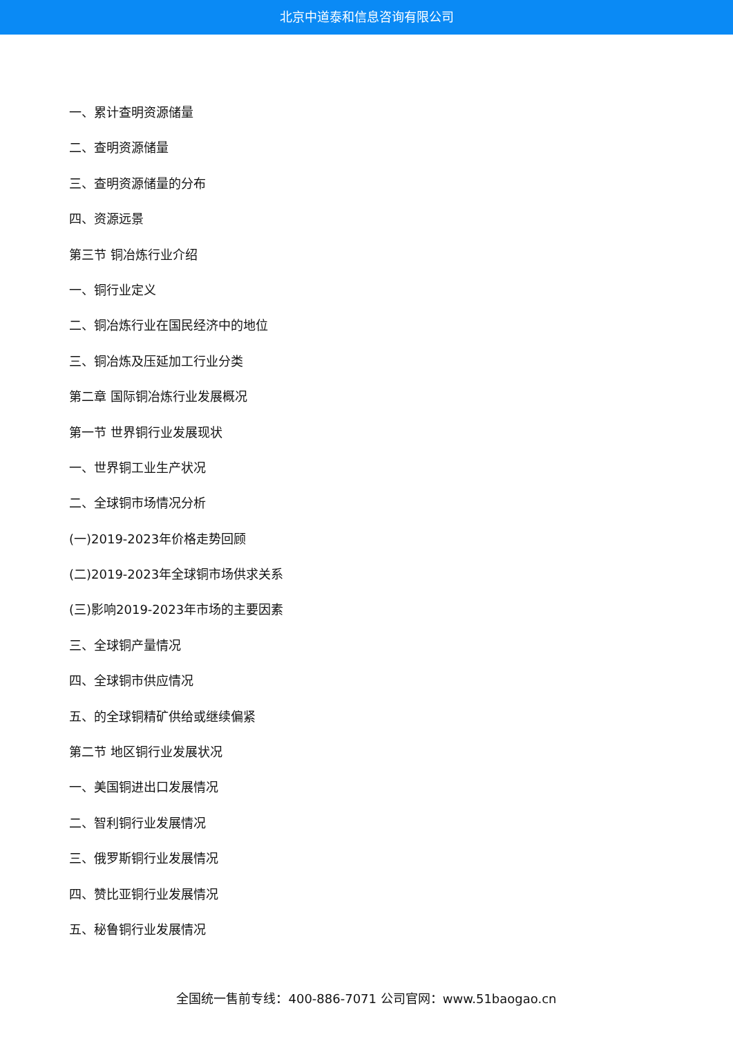北京中道泰和信息咨询有限公司
一、累计查明资源储量
二、查明资源储量
三、查明资源储量的分布
四、资源远景
第三节 铜冶炼行业介绍
一、铜行业定义
二、铜冶炼行业在国民经济中的地位
三、铜冶炼及压延加工行业分类
第二章 国际铜冶炼行业发展概况
第一节 世界铜行业发展现状
一、世界铜工业生产状况
二、全球铜市场情况分析
(一)2019-2023年价格走势回顾
(二)2019-2023年全球铜市场供求关系
(三)影响2019-2023年市场的主要因素
三、全球铜产量情况
四、全球铜市供应情况
五、的全球铜精矿供给或继续偏紧
第二节 地区铜行业发展状况
一、美国铜进出口发展情况
二、智利铜行业发展情况
三、俄罗斯铜行业发展情况
四、赞比亚铜行业发展情况
五、秘鲁铜行业发展情况
全国统一售前专线：400-886-7071 公司官网：www.51baogao.cn